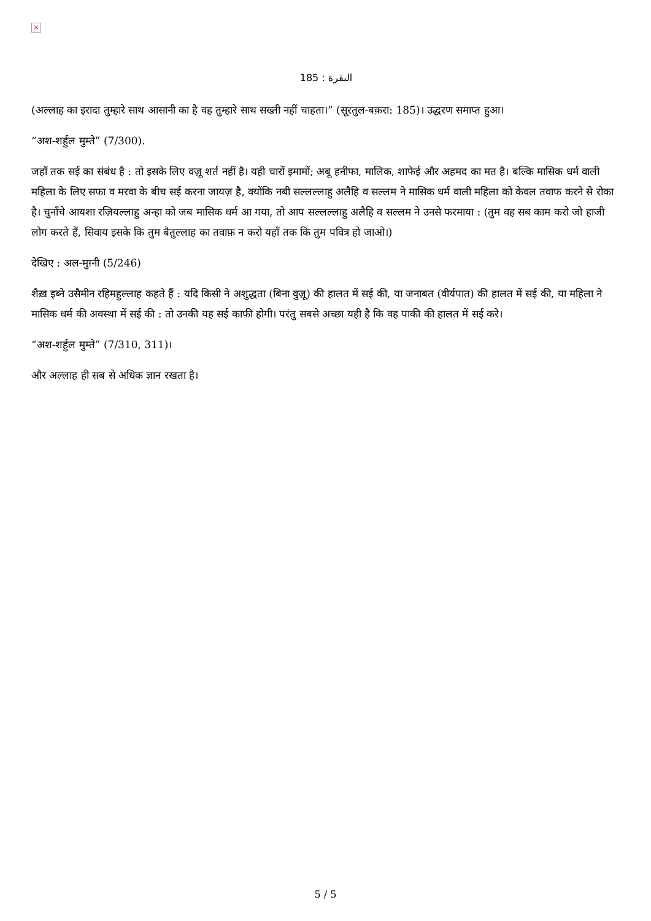×
البقرة : 185
(अल्लाह का इरादा तुम्हारे साथ आसानी का है वह तुम्हारे साथ सख्ती नहीं चाहता।” (सूरतुल-बक़रा: 185)। उद्धरण समाप्त हुआ।
“अश-शर्हुल मुम्ते” (7/300).
जहाँ तक सई का संबंध है : तो इसके लिए वज़ू शर्त नहीं है। यही चारों इमामों; अबू हनीफा, मालिक, शाफेई और अहमद का मत है। बल्कि मासिक धर्म वाली महिला के लिए सफा व मरवा के बीच सई करना जायज़ है, क्योंकि नबी सल्लल्लाहु अलैहि व सल्लम ने मासिक धर्म वाली महिला को केवल तवाफ करने से रोका है। चुनाँचे आयशा रज़ियल्लाहु अन्हा को जब मासिक धर्म आ गया, तो आप सल्लल्लाहु अलैहि व सल्लम ने उनसे फरमाया : (तुम वह सब काम करो जो हाजी लोग करते हैं, सिवाय इसके कि तुम बैतुल्लाह का तवाफ़ न करो यहाँ तक कि तुम पवित्र हो जाओ।)
देखिए : अल-मुग़्नी (5/246)
शैख़ इब्ने उसैमीन रहिमहुल्लाह कहते हैं : यदि किसी ने अशुद्धता (बिना वुज़ू) की हालत में सई की, या जनाबत (वीर्यपात) की हालत में सई की, या महिला ने मासिक धर्म की अवस्था में सई की : तो उनकी यह सई काफी होगी। परंतु सबसे अच्छा यही है कि वह पाकी की हालत में सई करे।
“अश-शर्हुल मुम्ते” (7/310, 311)।
और अल्लाह ही सब से अधिक ज्ञान रखता है।
5 / 5